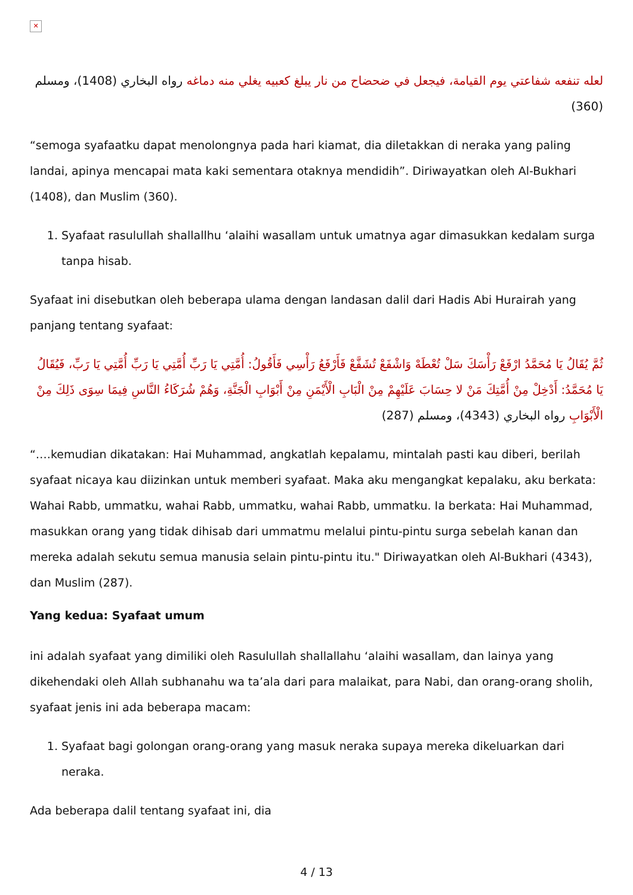✕
لعله تنفعه شفاعتي يوم القيامة، فيجعل في ضحضاح من نار يبلغ كعبيه يغلي منه دماغه رواه البخاري (1408)، ومسلم (360)
“semoga syafaatku dapat menolongnya pada hari kiamat, dia diletakkan di neraka yang paling landai, apinya mencapai mata kaki sementara otaknya mendidih”. Diriwayatkan oleh Al-Bukhari (1408), dan Muslim (360).
1. Syafaat rasulullah shallallhu ‘alaihi wasallam untuk umatnya agar dimasukkan kedalam surga tanpa hisab.
Syafaat ini disebutkan oleh beberapa ulama dengan landasan dalil dari Hadis Abi Hurairah yang panjang tentang syafaat:
ثُمَّ يُقَالُ يَا مُحَمَّدُ ارْفَعْ رَأْسَكَ سَلْ تُعْطَهْ وَاشْفَعْ تُشَفَّعْ فَأَرْفَعُ رَأْسِي فَأَقُولُ: أُمَّتِي يَا رَبِّ أُمَّتِي يَا رَبِّ أُمَّتِي يَا رَبِّ، فَيُقَالُ يَا مُحَمَّدُ: أَدْخِلْ مِنْ أُمَّتِكَ مَنْ لا حِسَابَ عَلَيْهِمْ مِنْ الْبَابِ الْأَيْمَنِ مِنْ أَبْوَابِ الْجَنَّةِ، وَهُمْ شُرَكَاءُ النَّاسِ فِيمَا سِوَى ذَلِكَ مِنْ الْأَبْوَابِ رواه البخاري (4343)، ومسلم (287)
“….kemudian dikatakan: Hai Muhammad, angkatlah kepalamu, mintalah pasti kau diberi, berilah syafaat nicaya kau diizinkan untuk memberi syafaat. Maka aku mengangkat kepalaku, aku berkata: Wahai Rabb, ummatku, wahai Rabb, ummatku, wahai Rabb, ummatku. Ia berkata: Hai Muhammad, masukkan orang yang tidak dihisab dari ummatmu melalui pintu-pintu surga sebelah kanan dan mereka adalah sekutu semua manusia selain pintu-pintu itu." Diriwayatkan oleh Al-Bukhari (4343), dan Muslim (287).
Yang kedua: Syafaat umum
ini adalah syafaat yang dimiliki oleh Rasulullah shallallahu ‘alaihi wasallam, dan lainya yang dikehendaki oleh Allah subhanahu wa ta’ala dari para malaikat, para Nabi, dan orang-orang sholih, syafaat jenis ini ada beberapa macam:
1. Syafaat bagi golongan orang-orang yang masuk neraka supaya mereka dikeluarkan dari neraka.
Ada beberapa dalil tentang syafaat ini, dia
4 / 13